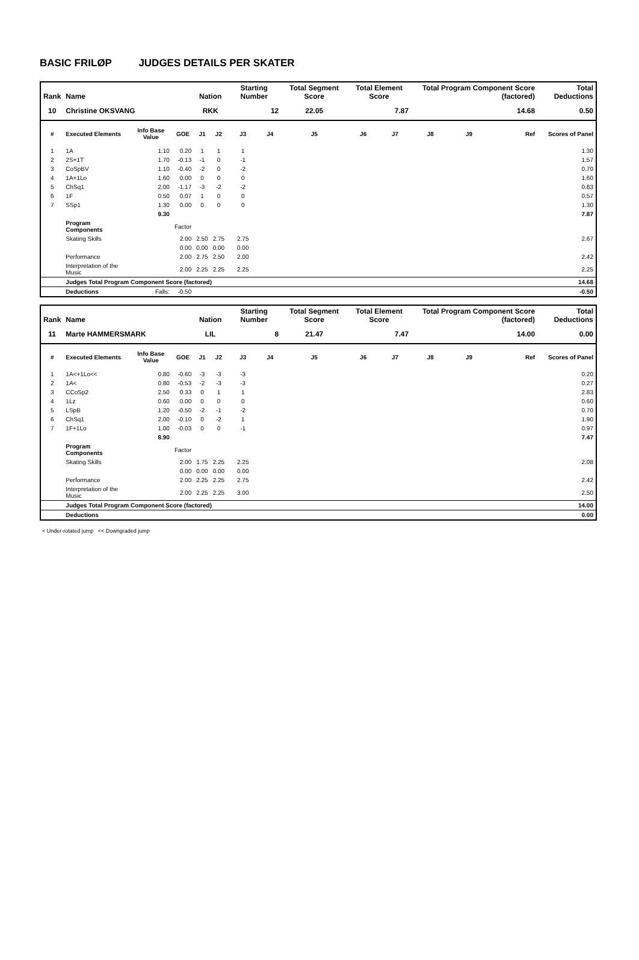BASIC FRILØP JUDGES DETAILS PER SKATER
| Rank | Name | | | Nation | | Starting Number | | Total Segment Score | Total Element Score | | Total Program Component Score (factored) | | | Total Deductions |
| --- | --- | --- | --- | --- | --- | --- | --- | --- | --- | --- | --- | --- | --- | --- |
| 10 | Christine OKSVANG | | | RKK | | 12 | | 22.05 | 7.87 | | 14.68 | | | 0.50 |
| # | Executed Elements | Info Base Value | GOE | J1 | J2 | J3 | J4 | J5 | J6 | J7 | J8 | J9 | Ref | Scores of Panel |
| 1 | 1A | 1.10 | 0.20 | 1 | 1 | 1 | | | | | | | | 1.30 |
| 2 | 2S+1T | 1.70 | -0.13 | -1 | 0 | -1 | | | | | | | | 1.57 |
| 3 | CoSpBV | 1.10 | -0.40 | -2 | 0 | -2 | | | | | | | | 0.70 |
| 4 | 1A+1Lo | 1.60 | 0.00 | 0 | 0 | 0 | | | | | | | | 1.60 |
| 5 | ChSq1 | 2.00 | -1.17 | -3 | -2 | -2 | | | | | | | | 0.83 |
| 6 | 1F | 0.50 | 0.07 | 1 | 0 | 0 | | | | | | | | 0.57 |
| 7 | SSp1 | 1.30 | 0.00 | 0 | 0 | 0 | | | | | | | | 1.30 |
| | | 9.30 | | | | | | | | | | | | 7.87 |
| | Program Components | | Factor | | | | | | | | | | | |
| | Skating Skills | | 2.00 | 2.50 | 2.75 | 2.75 | | | | | | | | 2.67 |
| | | | 0.00 | 0.00 | 0.00 | 0.00 | | | | | | | | |
| | Performance | | 2.00 | 2.75 | 2.50 | 2.00 | | | | | | | | 2.42 |
| | Interpretation of the Music | | 2.00 | 2.25 | 2.25 | 2.25 | | | | | | | | 2.25 |
| | Judges Total Program Component Score (factored) | | | | | | | | | | | | | 14.68 |
| | Deductions | Falls: | -0.50 | | | | | | | | | | | -0.50 |
| Rank | Name | | | Nation | | Starting Number | | Total Segment Score | Total Element Score | | Total Program Component Score (factored) | | | Total Deductions |
| --- | --- | --- | --- | --- | --- | --- | --- | --- | --- | --- | --- | --- | --- | --- |
| 11 | Marte HAMMERSMARK | | | LIL | | 8 | | 21.47 | 7.47 | | 14.00 | | | 0.00 |
| # | Executed Elements | Info Base Value | GOE | J1 | J2 | J3 | J4 | J5 | J6 | J7 | J8 | J9 | Ref | Scores of Panel |
| 1 | 1A<+1Lo<< | 0.80 | -0.60 | -3 | -3 | -3 | | | | | | | | 0.20 |
| 2 | 1A< | 0.80 | -0.53 | -2 | -3 | -3 | | | | | | | | 0.27 |
| 3 | CCoSp2 | 2.50 | 0.33 | 0 | 1 | 1 | | | | | | | | 2.83 |
| 4 | 1Lz | 0.60 | 0.00 | 0 | 0 | 0 | | | | | | | | 0.60 |
| 5 | LSpB | 1.20 | -0.50 | -2 | -1 | -2 | | | | | | | | 0.70 |
| 6 | ChSq1 | 2.00 | -0.10 | 0 | -2 | 1 | | | | | | | | 1.90 |
| 7 | 1F+1Lo | 1.00 | -0.03 | 0 | 0 | -1 | | | | | | | | 0.97 |
| | | 8.90 | | | | | | | | | | | | 7.47 |
| | Program Components | | Factor | | | | | | | | | | | |
| | Skating Skills | | 2.00 | 1.75 | 2.25 | 2.25 | | | | | | | | 2.08 |
| | | | 0.00 | 0.00 | 0.00 | 0.00 | | | | | | | | |
| | Performance | | 2.00 | 2.25 | 2.25 | 2.75 | | | | | | | | 2.42 |
| | Interpretation of the Music | | 2.00 | 2.25 | 2.25 | 3.00 | | | | | | | | 2.50 |
| | Judges Total Program Component Score (factored) | | | | | | | | | | | | | 14.00 |
| | Deductions | | | | | | | | | | | | | 0.00 |
< Under-rotated jump << Downgraded jump